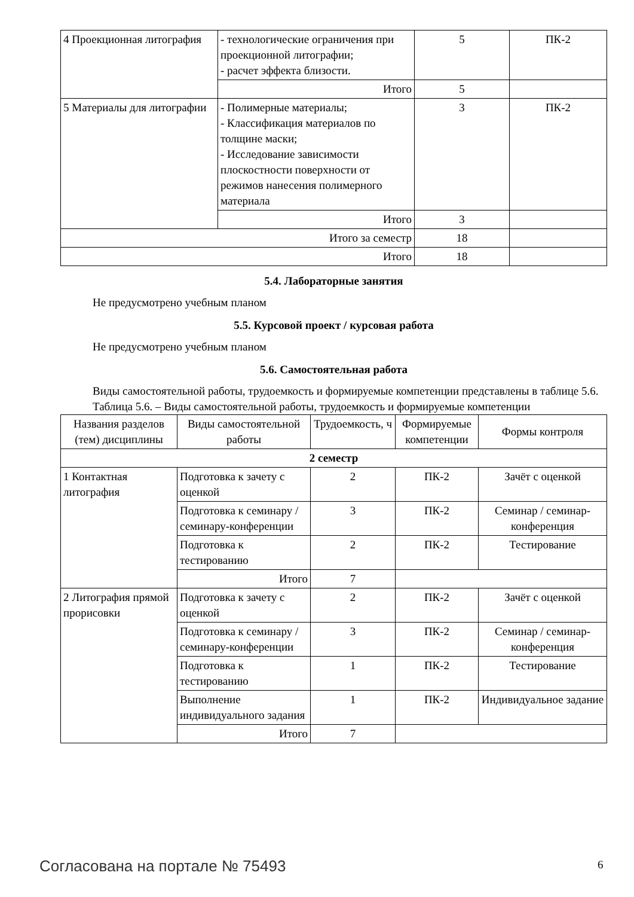| 4 Проекционная литография | - технологические ограничения при проекционной литографии; - расчет эффекта близости. | 5 | ПК-2 |
| | Итого | 5 | |
| 5 Материалы для литографии | - Полимерные материалы; - Классификация материалов по толщине маски; - Исследование зависимости плоскостности поверхности от режимов нанесения полимерного материала | 3 | ПК-2 |
| | Итого | 3 | |
| Итого за семестр | | 18 | |
| Итого | | 18 | |
5.4. Лабораторные занятия
Не предусмотрено учебным планом
5.5. Курсовой проект / курсовая работа
Не предусмотрено учебным планом
5.6. Самостоятельная работа
Виды самостоятельной работы, трудоемкость и формируемые компетенции представлены в таблице 5.6.
Таблица 5.6. – Виды самостоятельной работы, трудоемкость и формируемые компетенции
| Названия разделов (тем) дисциплины | Виды самостоятельной работы | Трудоемкость, ч | Формируемые компетенции | Формы контроля |
| --- | --- | --- | --- | --- |
| 2 семестр | | | | |
| 1 Контактная литография | Подготовка к зачету с оценкой | 2 | ПК-2 | Зачёт с оценкой |
| | Подготовка к семинару / семинару-конференции | 3 | ПК-2 | Семинар / семинар-конференция |
| | Подготовка к тестированию | 2 | ПК-2 | Тестирование |
| | Итого | 7 | | |
| 2 Литография прямой прорисовки | Подготовка к зачету с оценкой | 2 | ПК-2 | Зачёт с оценкой |
| | Подготовка к семинару / семинару-конференции | 3 | ПК-2 | Семинар / семинар-конференция |
| | Подготовка к тестированию | 1 | ПК-2 | Тестирование |
| | Выполнение индивидуального задания | 1 | ПК-2 | Индивидуальное задание |
| | Итого | 7 | | |
Согласована на портале № 75493 6